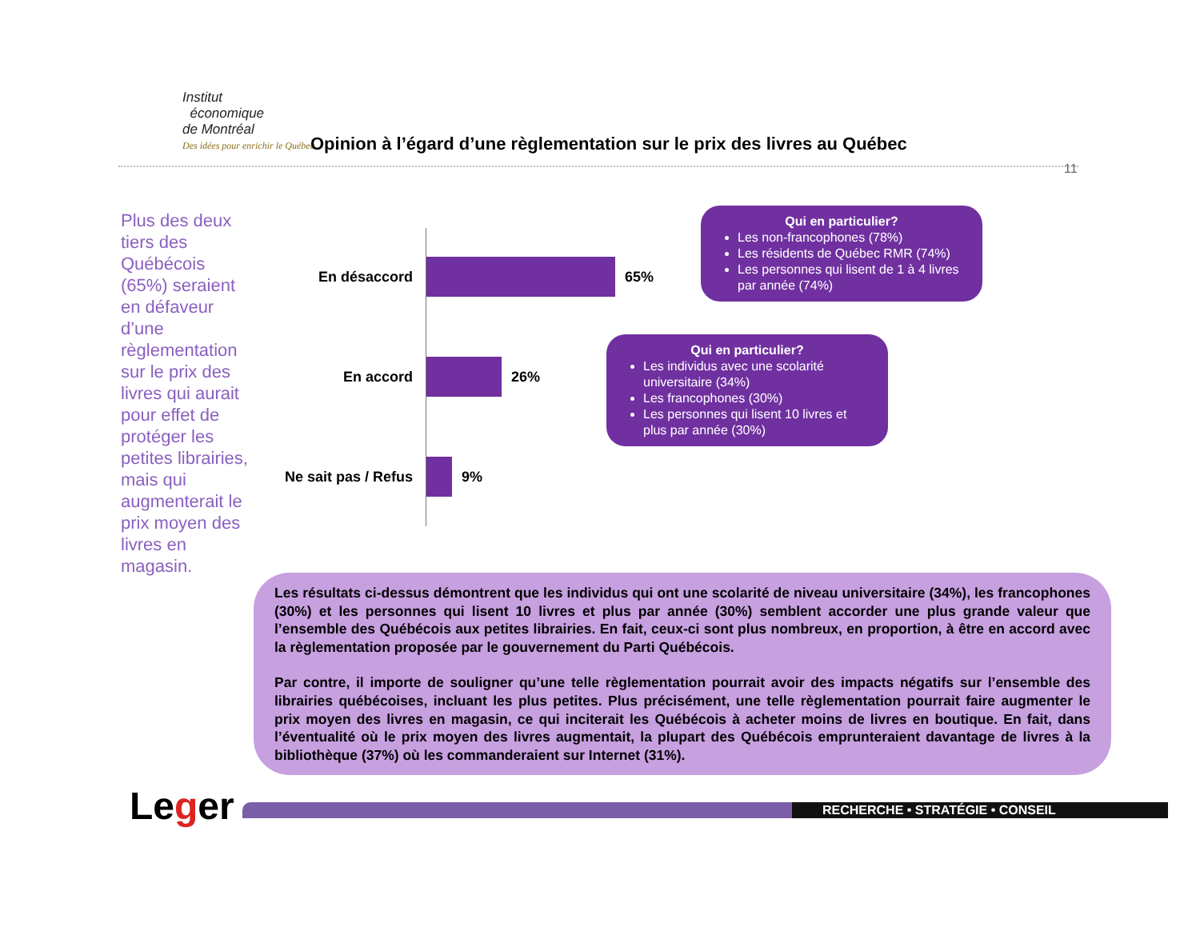Institut
économique
de Montréal
Des idées pour enrichir le Québec
Opinion à l’égard d’une règlementation sur le prix des livres au Québec
11
Plus des deux tiers des Québécois (65%) seraient en défaveur d’une règlementation sur le prix des livres qui aurait pour effet de protéger les petites librairies, mais qui augmenterait le prix moyen des livres en magasin.
En désaccord
65%
En accord
26%
Ne sait pas / Refus
9%
Qui en particulier?
Les non-francophones (78%)
Les résidents de Québec RMR (74%)
Les personnes qui lisent de 1 à 4 livres par année (74%)
Qui en particulier?
Les individus avec une scolarité universitaire (34%)
Les francophones (30%)
Les personnes qui lisent 10 livres et plus par année (30%)
Les résultats ci-dessus démontrent que les individus qui ont une scolarité de niveau universitaire (34%), les francophones (30%) et les personnes qui lisent 10 livres et plus par année (30%) semblent accorder une plus grande valeur que l’ensemble des Québécois aux petites librairies. En fait, ceux-ci sont plus nombreux, en proportion, à être en accord avec la règlementation proposée par le gouvernement du Parti Québécois.
Par contre, il importe de souligner qu’une telle règlementation pourrait avoir des impacts négatifs sur l’ensemble des librairies québécoises, incluant les plus petites. Plus précisément, une telle règlementation pourrait faire augmenter le prix moyen des livres en magasin, ce qui inciterait les Québécois à acheter moins de livres en boutique. En fait, dans l’éventualité où le prix moyen des livres augmentait, la plupart des Québécois emprunteraient davantage de livres à la bibliothèque (37%) où les commanderaient sur Internet (31%).
Leger RECHERCHE • STRATÉGIE • CONSEIL